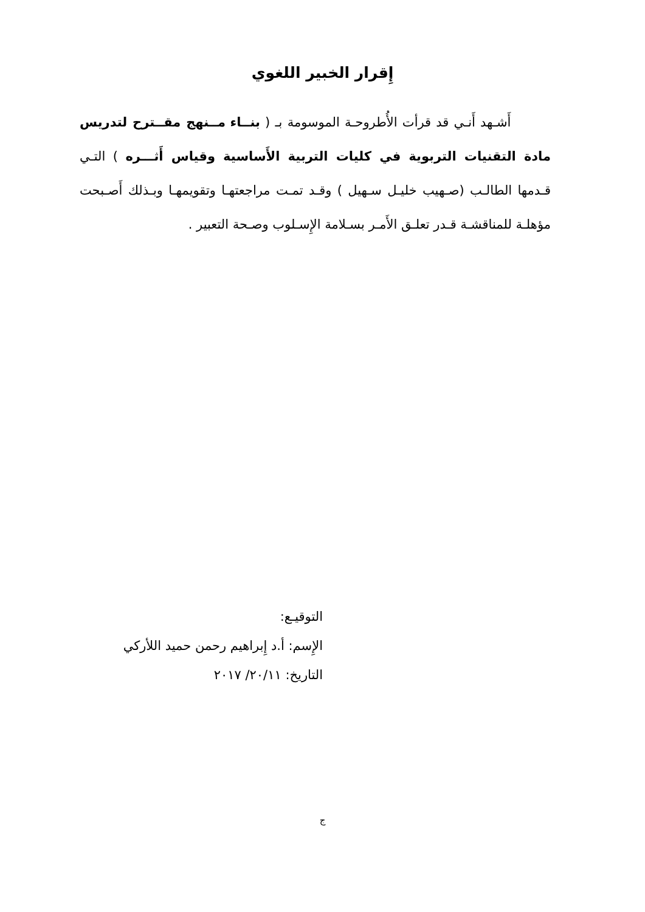إِقرار الخبير اللغوي
أَشـهد أَنـي قد قرأت الأُطروحـة الموسومة بـ ( بنــاء مــنهج مقــترح لتدريس مادة التقنيات التربوية في كليات التربية الأَساسية وقياس أَثـــره ) التـي قـدمها الطالـب (صـهيب خليـل سـهيل ) وقـد تمـت مراجعتهـا وتقويمهـا وبـذلك أَصـبحت مؤهلـة للمناقشـة قـدر تعلـق الأَمـر بسـلامة الإِسـلوب وصـحة التعبير .
التوقيـع:
الإِسم: أ.د إِبراهيم رحمن حميد اللأركي
التاريخ: ٢٠/١١/ ٢٠١٧
ج